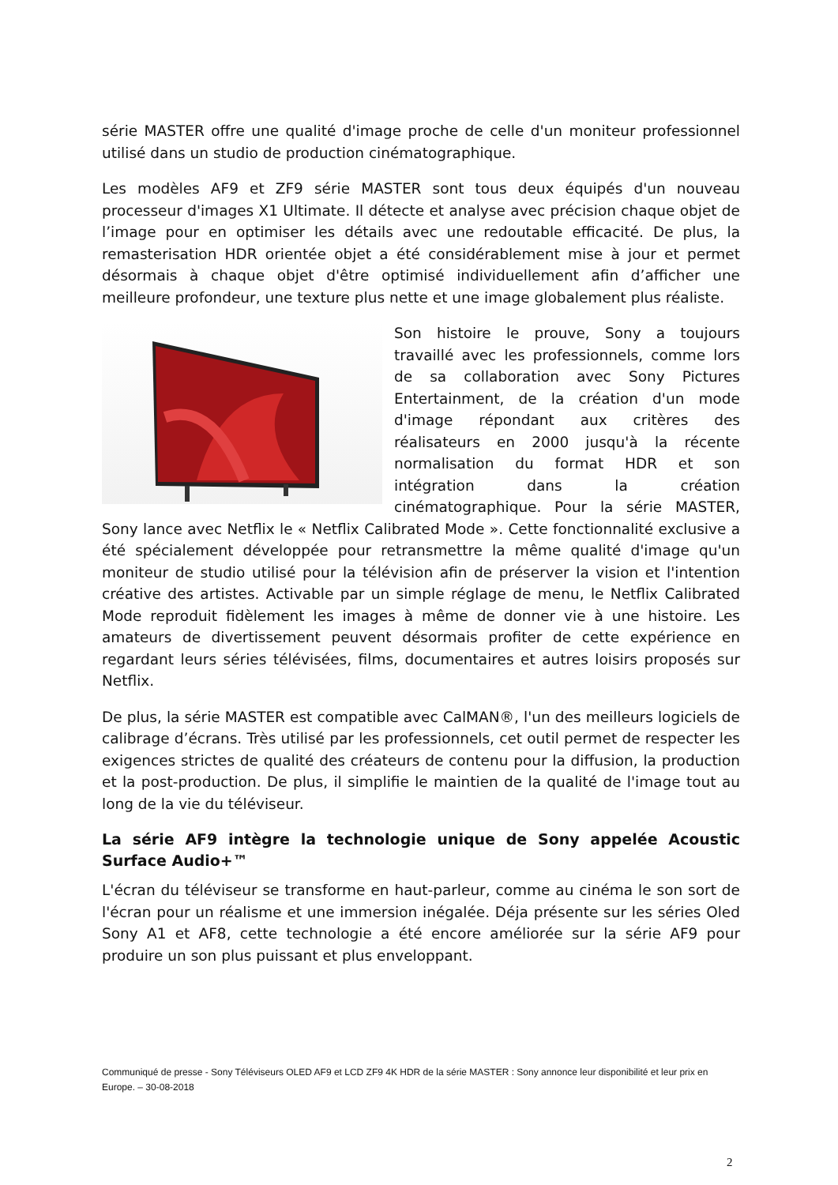série MASTER offre une qualité d'image proche de celle d'un moniteur professionnel utilisé dans un studio de production cinématographique.
Les modèles AF9 et ZF9 série MASTER sont tous deux équipés d'un nouveau processeur d'images X1 Ultimate. Il détecte et analyse avec précision chaque objet de l’image pour en optimiser les détails avec une redoutable efficacité. De plus, la remasterisation HDR orientée objet a été considérablement mise à jour et permet désormais à chaque objet d'être optimisé individuellement afin d’afficher une meilleure profondeur, une texture plus nette et une image globalement plus réaliste.
Son histoire le prouve, Sony a toujours travaillé avec les professionnels, comme lors de sa collaboration avec Sony Pictures Entertainment, de la création d'un mode d'image répondant aux critères des réalisateurs en 2000 jusqu'à la récente normalisation du format HDR et son intégration dans la création cinématographique. Pour la série MASTER, Sony lance avec Netflix le « Netflix Calibrated Mode ». Cette fonctionnalité exclusive a été spécialement développée pour retransmettre la même qualité d'image qu'un moniteur de studio utilisé pour la télévision afin de préserver la vision et l'intention créative des artistes. Activable par un simple réglage de menu, le Netflix Calibrated Mode reproduit fidèlement les images à même de donner vie à une histoire. Les amateurs de divertissement peuvent désormais profiter de cette expérience en regardant leurs séries télévisées, films, documentaires et autres loisirs proposés sur Netflix.
De plus, la série MASTER est compatible avec CalMAN®, l'un des meilleurs logiciels de calibrage d’écrans. Très utilisé par les professionnels, cet outil permet de respecter les exigences strictes de qualité des créateurs de contenu pour la diffusion, la production et la post-production. De plus, il simplifie le maintien de la qualité de l'image tout au long de la vie du téléviseur.
La série AF9 intègre la technologie unique de Sony appelée Acoustic Surface Audio+™
L'écran du téléviseur se transforme en haut-parleur, comme au cinéma le son sort de l'écran pour un réalisme et une immersion inégalée. Déja présente sur les séries Oled Sony A1 et AF8, cette technologie a été encore améliorée sur la série AF9 pour produire un son plus puissant et plus enveloppant.
Communiqué de presse - Sony Téléviseurs OLED AF9 et LCD ZF9 4K HDR de la série MASTER : Sony annonce leur disponibilité et leur prix en Europe. – 30-08-2018
2